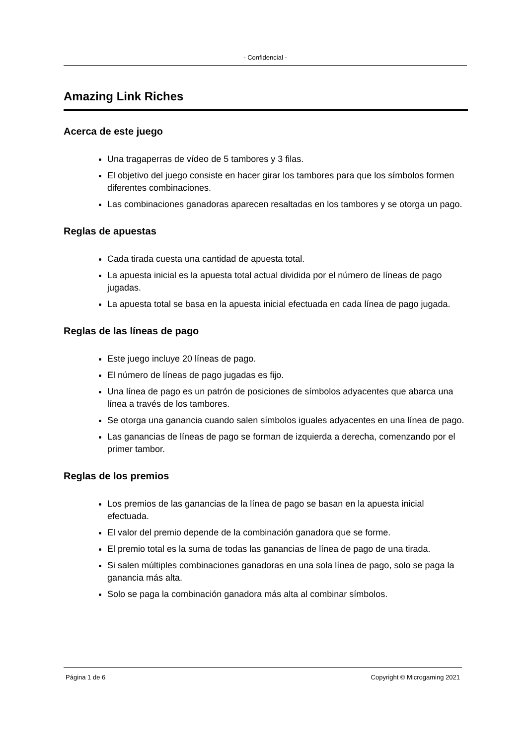- Confidencial -
Amazing Link Riches
Acerca de este juego
Una tragaperras de vídeo de 5 tambores y 3 filas.
El objetivo del juego consiste en hacer girar los tambores para que los símbolos formen diferentes combinaciones.
Las combinaciones ganadoras aparecen resaltadas en los tambores y se otorga un pago.
Reglas de apuestas
Cada tirada cuesta una cantidad de apuesta total.
La apuesta inicial es la apuesta total actual dividida por el número de líneas de pago jugadas.
La apuesta total se basa en la apuesta inicial efectuada en cada línea de pago jugada.
Reglas de las líneas de pago
Este juego incluye 20 líneas de pago.
El número de líneas de pago jugadas es fijo.
Una línea de pago es un patrón de posiciones de símbolos adyacentes que abarca una línea a través de los tambores.
Se otorga una ganancia cuando salen símbolos iguales adyacentes en una línea de pago.
Las ganancias de líneas de pago se forman de izquierda a derecha, comenzando por el primer tambor.
Reglas de los premios
Los premios de las ganancias de la línea de pago se basan en la apuesta inicial efectuada.
El valor del premio depende de la combinación ganadora que se forme.
El premio total es la suma de todas las ganancias de línea de pago de una tirada.
Si salen múltiples combinaciones ganadoras en una sola línea de pago, solo se paga la ganancia más alta.
Solo se paga la combinación ganadora más alta al combinar símbolos.
Página 1 de 6 Copyright © Microgaming 2021